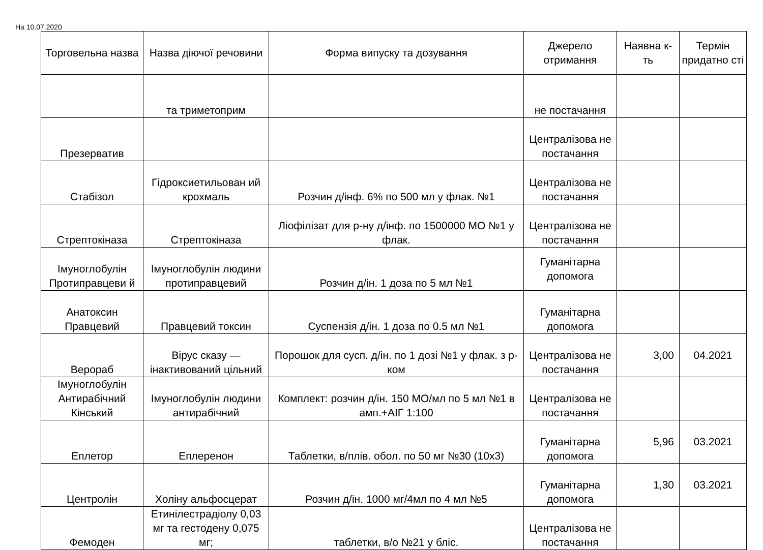На 10.07.2020
| Торговельна назва | Назва діючої речовини | Форма випуску та дозування | Джерело отримання | Наявна к-ть | Термін придатно сті |
| --- | --- | --- | --- | --- | --- |
| | та триметоприм | | не постачання | | |
| Презерватив | | | Централізова не постачання | | |
| Стабізол | Гідроксиетильован ий крохмаль | Розчин д/інф. 6% по 500 мл у флак. №1 | Централізова не постачання | | |
| Стрептокіназа | Стрептокіназа | Ліофілізат для р-ну д/інф. по 1500000 МО №1 у флак. | Централізова не постачання | | |
| Імуноглобулін Протиправцеви й | Імуноглобулін людини протиправцевий | Розчин д/ін. 1 доза по 5 мл №1 | Гуманітарна допомога | | |
| Анатоксин Правцевий | Правцевий токсин | Суспензія д/ін. 1 доза по 0.5 мл №1 | Гуманітарна допомога | | |
| Верораб | Вірус сказу — інактивований цільний | Порошок для сусп. д/ін. по 1 дозі №1 у флак. з р-ком | Централізова не постачання | 3,00 | 04.2021 |
| Імуноглобулін Антирабічний Кінський | Імуноглобулін людини антирабічний | Комплект: розчин д/ін. 150 МО/мл по 5 мл №1 в амп.+АІГ 1:100 | Централізова не постачання | | |
| Еплетор | Еплеренон | Таблетки, в/плів. обол. по 50 мг №30 (10x3) | Гуманітарна допомога | 5,96 | 03.2021 |
| Центролін | Холіну альфосцерат | Розчин д/ін. 1000 мг/4мл по 4 мл №5 | Гуманітарна допомога | 1,30 | 03.2021 |
| Фемоден | Етинілестрадіолу 0,03 мг та гестодену 0,075 мг; | таблетки, в/о №21 у бліс. | Централізова не постачання | | |